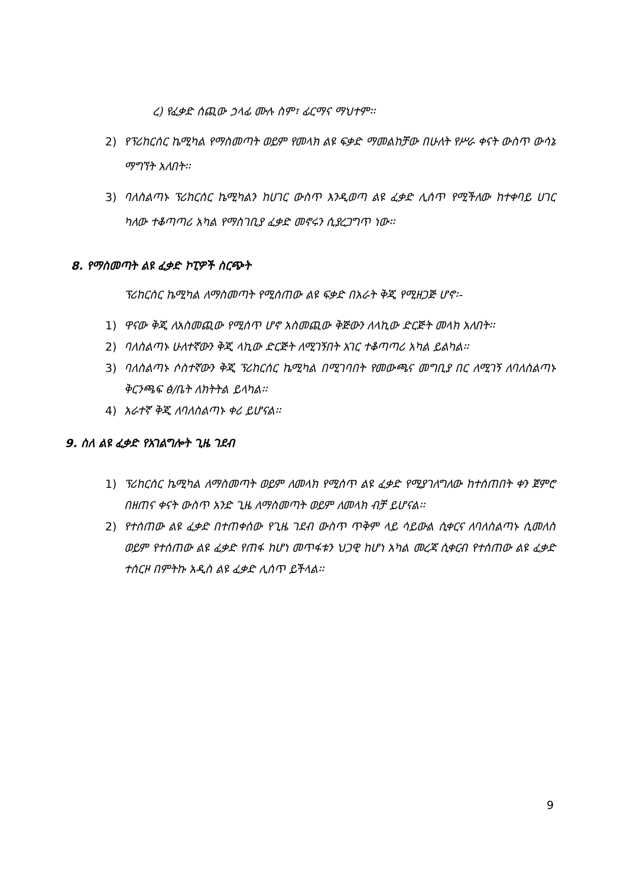ረ) የፈቃድ ሰጪው ኃላፊ ሙሉ ስም፣ ፊርማና ማህተም፡፡
2) የፕሪከርሰር ኬሚካል የማስመጣት ወይም የመላክ ልዩ ፍቃድ ማመልከቻው በሁለት የሥራ ቀናት ውስጥ ውሳኔ ማግኘት አለበት፡፡
3) ባለስልጣኑ ፕሪከርሰር ኬሚካልን ከሀገር ውስጥ እንዲወጣ ልዩ ፈቃድ ሊሰጥ የሚችለው ከተቀባይ ሀገር ካለው ተቆጣጣሪ አካል የማስገቢያ ፈቃድ መኖሩን ሲያረጋግጥ ነው፡፡
8. የማስመጣት ልዩ ፈቃድ ኮፒዎች ስርጭት
ፕሪከርሰር ኬሚካል ለማስመጣት የሚሰጠው ልዩ ፍቃድ በአራት ቅጂ የሚዘጋጅ ሆኖ፡-
1) ዋናው ቅጂ ለአስመጪው የሚሰጥ ሆኖ አስመጪው ቅጅውን ለላኪው ድርጅት መላክ አለበት፡፡
2) ባለስልጣኑ ሁለተኛውን ቅጂ ላኪው ድርጅት ለሚገኝበት አገር ተቆጣጣሪ አካል ይልካል፡፡
3) ባለስልጣኑ ሶስተኛውን ቅጂ ፕሪከርሰር ኬሚካል በሚገባበት የመውጫና መግቢያ በር ለሚገኝ ለባለስልጣኑ ቅርንጫፍ ፅ/ቤት ለክትትል ይላካል፡፡
4) አራተኛ ቅጂ ለባለስልጣኑ ቀሪ ይሆናል፡፡
9. ስለ ልዩ ፈቃድ የአገልግሎት ጊዜ ገደብ
1) ፕሪከርሰር ኬሚካል ለማስመጣት ወይም ለመላክ የሚሰጥ ልዩ ፈቃድ የሚያገለግለው ከተሰጠበት ቀን ጀምሮ በዘጠና ቀናት ውስጥ አንድ ጊዜ ለማስመጣት ወይም ለመላክ ብቻ ይሆናል፡፡
2) የተሰጠው ልዩ ፈቃድ በተጠቀሰው የጊዜ ገደብ ውስጥ ጥቅም ላይ ሳይውል ሲቀርና ለባለስልጣኑ ሲመለስ ወይም የተሰጠው ልዩ ፈቃድ የጠፋ ከሆነ መጥፋቱን ህጋዊ ከሆነ አካል መረጃ ሲቀርብ የተሰጠው ልዩ ፈቃድ ተሰርዞ በምትኩ አዲስ ልዩ ፈቃድ ሊሰጥ ይችላል፡፡
9